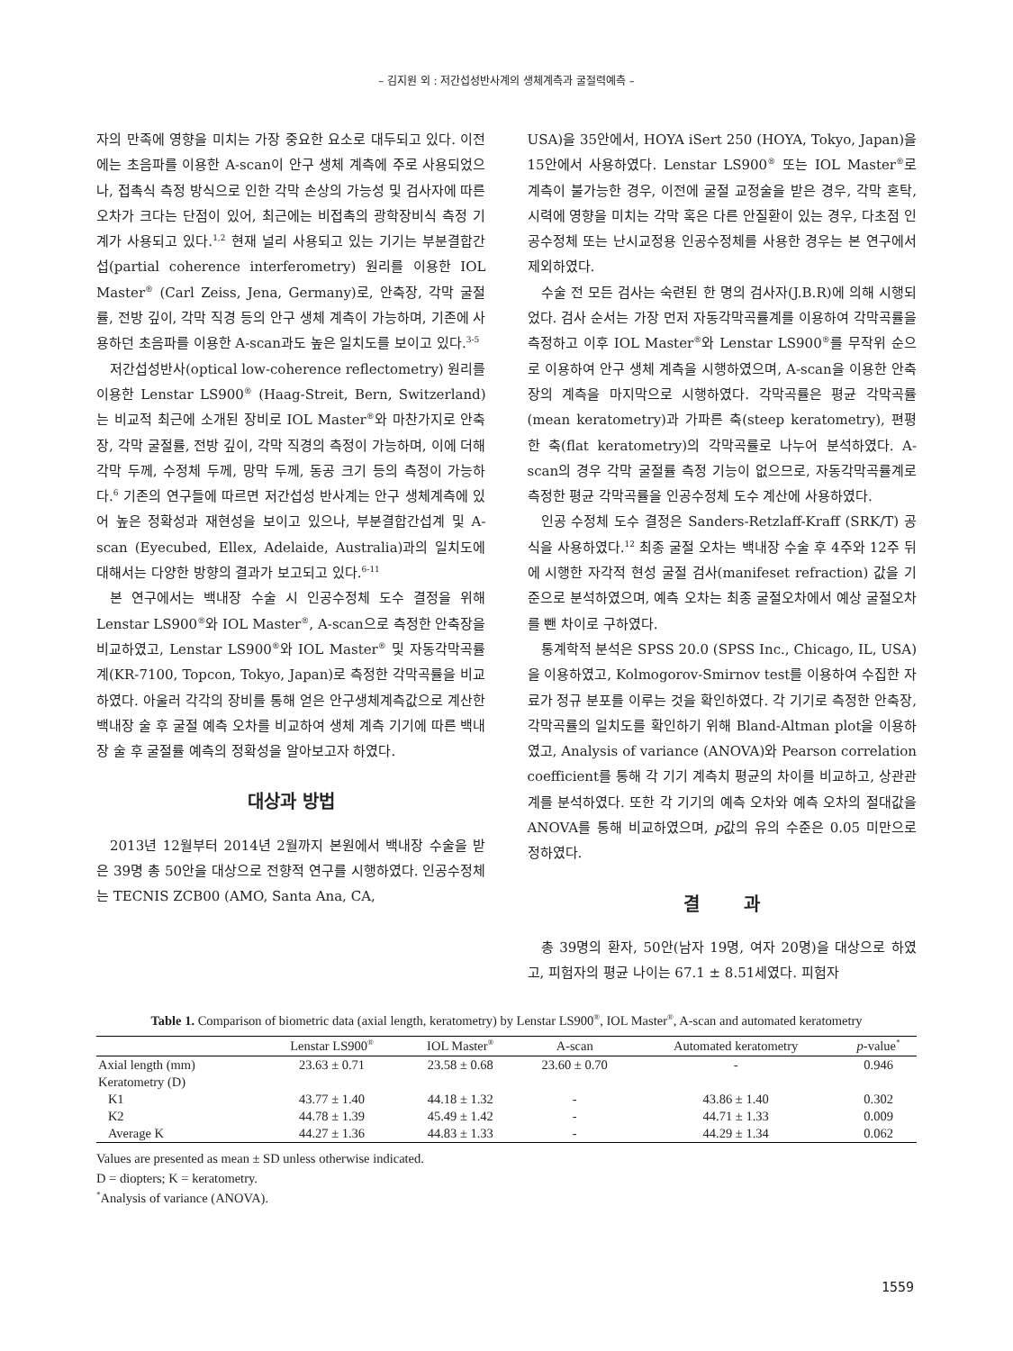– 김지원 외 : 저간섭성반사계의 생체계측과 굴절력예측 –
자의 만족에 영향을 미치는 가장 중요한 요소로 대두되고 있다. 이전에는 초음파를 이용한 A-scan이 안구 생체 계측에 주로 사용되었으나, 접촉식 측정 방식으로 인한 각막 손상의 가능성 및 검사자에 따른 오차가 크다는 단점이 있어, 최근에는 비접촉의 광학장비식 측정 기계가 사용되고 있다.<sup>1,2</sup> 현재 널리 사용되고 있는 기기는 부분결합간섭(partial coherence interferometry) 원리를 이용한 IOL Master<sup>®</sup> (Carl Zeiss, Jena, Germany)로, 안축장, 각막 굴절률, 전방 깊이, 각막 직경 등의 안구 생체 계측이 가능하며, 기존에 사용하던 초음파를 이용한 A-scan과도 높은 일치도를 보이고 있다.<sup>3-5</sup>
저간섭성반사(optical low-coherence reflectometry) 원리를 이용한 Lenstar LS900<sup>®</sup> (Haag-Streit, Bern, Switzerland)는 비교적 최근에 소개된 장비로 IOL Master<sup>®</sup>와 마찬가지로 안축장, 각막 굴절률, 전방 깊이, 각막 직경의 측정이 가능하며, 이에 더해 각막 두께, 수정체 두께, 망막 두께, 동공 크기 등의 측정이 가능하다.<sup>6</sup> 기존의 연구들에 따르면 저간섭성 반사계는 안구 생체계측에 있어 높은 정확성과 재현성을 보이고 있으나, 부분결합간섭계 및 A-scan (Eyecubed, Ellex, Adelaide, Australia)과의 일치도에 대해서는 다양한 방향의 결과가 보고되고 있다.<sup>6-11</sup>
본 연구에서는 백내장 수술 시 인공수정체 도수 결정을 위해 Lenstar LS900<sup>®</sup>와 IOL Master<sup>®</sup>, A-scan으로 측정한 안축장을 비교하였고, Lenstar LS900<sup>®</sup>와 IOL Master<sup>®</sup> 및 자동각막곡률계(KR-7100, Topcon, Tokyo, Japan)로 측정한 각막곡률을 비교하였다. 아울러 각각의 장비를 통해 얻은 안구생체계측값으로 계산한 백내장 술 후 굴절 예측 오차를 비교하여 생체 계측 기기에 따른 백내장 술 후 굴절률 예측의 정확성을 알아보고자 하였다.
대상과 방법
2013년 12월부터 2014년 2월까지 본원에서 백내장 수술을 받은 39명 총 50안을 대상으로 전향적 연구를 시행하였다. 인공수정체는 TECNIS ZCB00 (AMO, Santa Ana, CA,
USA)을 35안에서, HOYA iSert 250 (HOYA, Tokyo, Japan)을 15안에서 사용하였다. Lenstar LS900<sup>®</sup> 또는 IOL Master<sup>®</sup>로 계측이 불가능한 경우, 이전에 굴절 교정술을 받은 경우, 각막 혼탁, 시력에 영향을 미치는 각막 혹은 다른 안질환이 있는 경우, 다초점 인공수정체 또는 난시교정용 인공수정체를 사용한 경우는 본 연구에서 제외하였다.
수술 전 모든 검사는 숙련된 한 명의 검사자(J.B.R)에 의해 시행되었다. 검사 순서는 가장 먼저 자동각막곡률계를 이용하여 각막곡률을 측정하고 이후 IOL Master<sup>®</sup>와 Lenstar LS900<sup>®</sup>를 무작위 순으로 이용하여 안구 생체 계측을 시행하였으며, A-scan을 이용한 안축장의 계측을 마지막으로 시행하였다. 각막곡률은 평균 각막곡률(mean keratometry)과 가파른 축(steep keratometry), 편평한 축(flat keratometry)의 각막곡률로 나누어 분석하였다. A-scan의 경우 각막 굴절률 측정 기능이 없으므로, 자동각막곡률계로 측정한 평균 각막곡률을 인공수정체 도수 계산에 사용하였다.
인공 수정체 도수 결정은 Sanders-Retzlaff-Kraff (SRK/T) 공식을 사용하였다.<sup>12</sup> 최종 굴절 오차는 백내장 수술 후 4주와 12주 뒤에 시행한 자각적 현성 굴절 검사(manifeset refraction) 값을 기준으로 분석하였으며, 예측 오차는 최종 굴절오차에서 예상 굴절오차를 뺀 차이로 구하였다.
통계학적 분석은 SPSS 20.0 (SPSS Inc., Chicago, IL, USA)을 이용하였고, Kolmogorov-Smirnov test를 이용하여 수집한 자료가 정규 분포를 이루는 것을 확인하였다. 각 기기로 측정한 안축장, 각막곡률의 일치도를 확인하기 위해 Bland-Altman plot을 이용하였고, Analysis of variance (ANOVA)와 Pearson correlation coefficient를 통해 각 기기 계측치 평균의 차이를 비교하고, 상관관계를 분석하였다. 또한 각 기기의 예측 오차와 예측 오차의 절대값을 ANOVA를 통해 비교하였으며, p값의 유의 수준은 0.05 미만으로 정하였다.
결 과
총 39명의 환자, 50안(남자 19명, 여자 20명)을 대상으로 하였고, 피험자의 평균 나이는 67.1 ± 8.51세였다. 피험자
Table 1. Comparison of biometric data (axial length, keratometry) by Lenstar LS900<sup>®</sup>, IOL Master<sup>®</sup>, A-scan and automated keratometry
| | Lenstar LS900<sup>®</sup> | IOL Master<sup>®</sup> | A-scan | Automated keratometry | p -value<sup>*</sup> |
| --- | --- | --- | --- | --- | --- |
| Axial length (mm) | 23.63 ± 0.71 | 23.58 ± 0.68 | 23.60 ± 0.70 | - | 0.946 |
| Keratometry (D) | | | | | |
| K1 | 43.77 ± 1.40 | 44.18 ± 1.32 | - | 43.86 ± 1.40 | 0.302 |
| K2 | 44.78 ± 1.39 | 45.49 ± 1.42 | - | 44.71 ± 1.33 | 0.009 |
| Average K | 44.27 ± 1.36 | 44.83 ± 1.33 | - | 44.29 ± 1.34 | 0.062 |
Values are presented as mean ± SD unless otherwise indicated.
D = diopters; K = keratometry.
<sup>*</sup> Analysis of variance (ANOVA).
1559